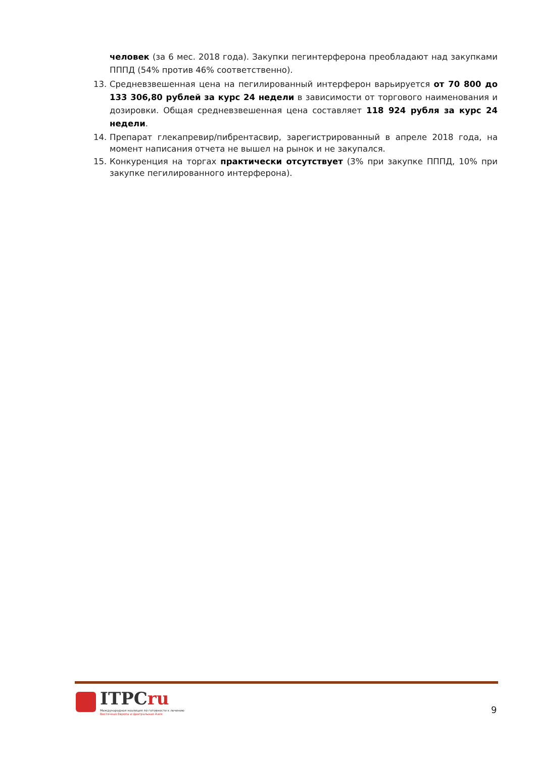человек (за 6 мес. 2018 года). Закупки пегинтерферона преобладают над закупками ПППД (54% против 46% соответственно).
13. Средневзвешенная цена на пегилированный интерферон варьируется от 70 800 до 133 306,80 рублей за курс 24 недели в зависимости от торгового наименования и дозировки. Общая средневзвешенная цена составляет 118 924 рубля за курс 24 недели.
14. Препарат глекапревир/пибрентасвир, зарегистрированный в апреле 2018 года, на момент написания отчета не вышел на рынок и не закупался.
15. Конкуренция на торгах практически отсутствует (3% при закупке ПППД, 10% при закупке пегилированного интерферона).
ITPCru
Международная коалиция по готовности к лечению
Восточная Европа и Центральная Азия
9